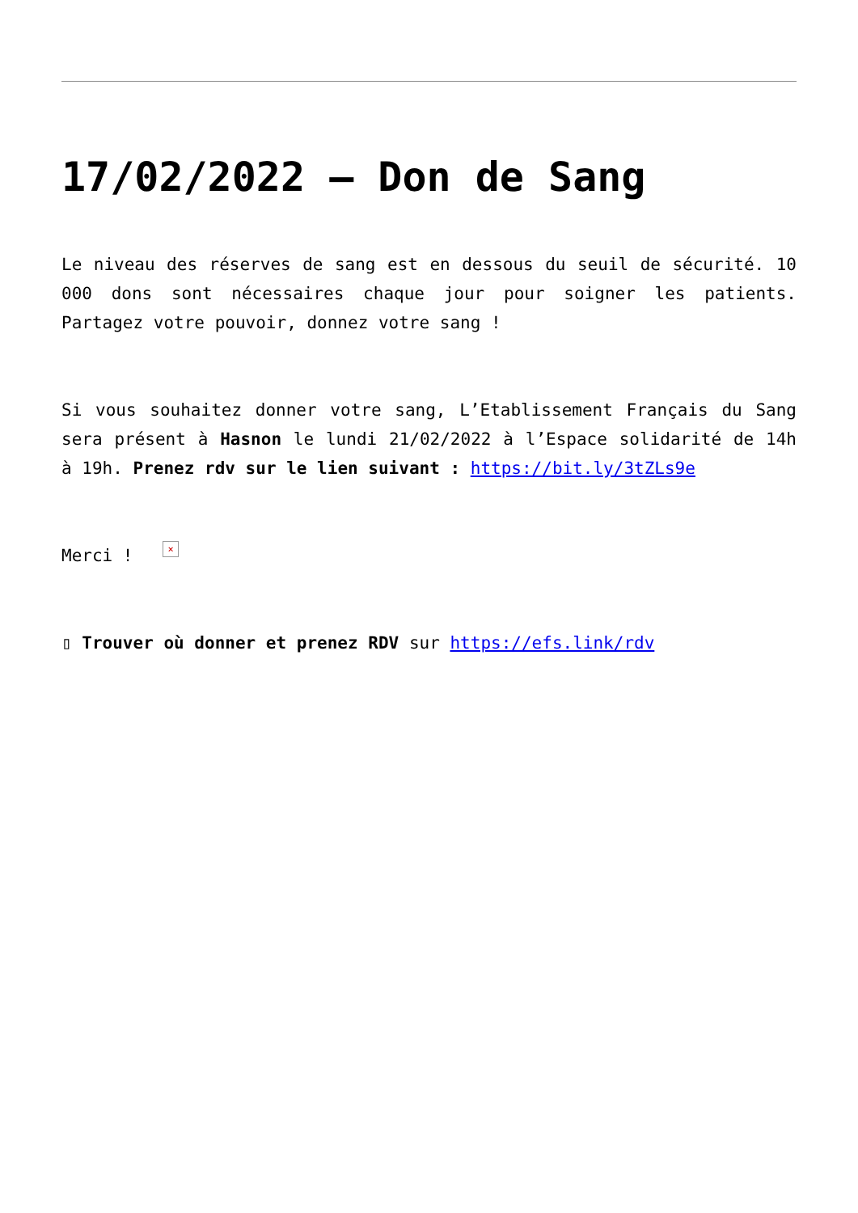17/02/2022 – Don de Sang
Le niveau des réserves de sang est en dessous du seuil de sécurité. 10 000 dons sont nécessaires chaque jour pour soigner les patients. Partagez votre pouvoir, donnez votre sang !
Si vous souhaitez donner votre sang, L’Etablissement Français du Sang sera présent à Hasnon le lundi 21/02/2022 à l’Espace solidarité de 14h à 19h. Prenez rdv sur le lien suivant : https://bit.ly/3tZLs9e
Merci ! ×
▯ Trouver où donner et prenez RDV sur https://efs.link/rdv